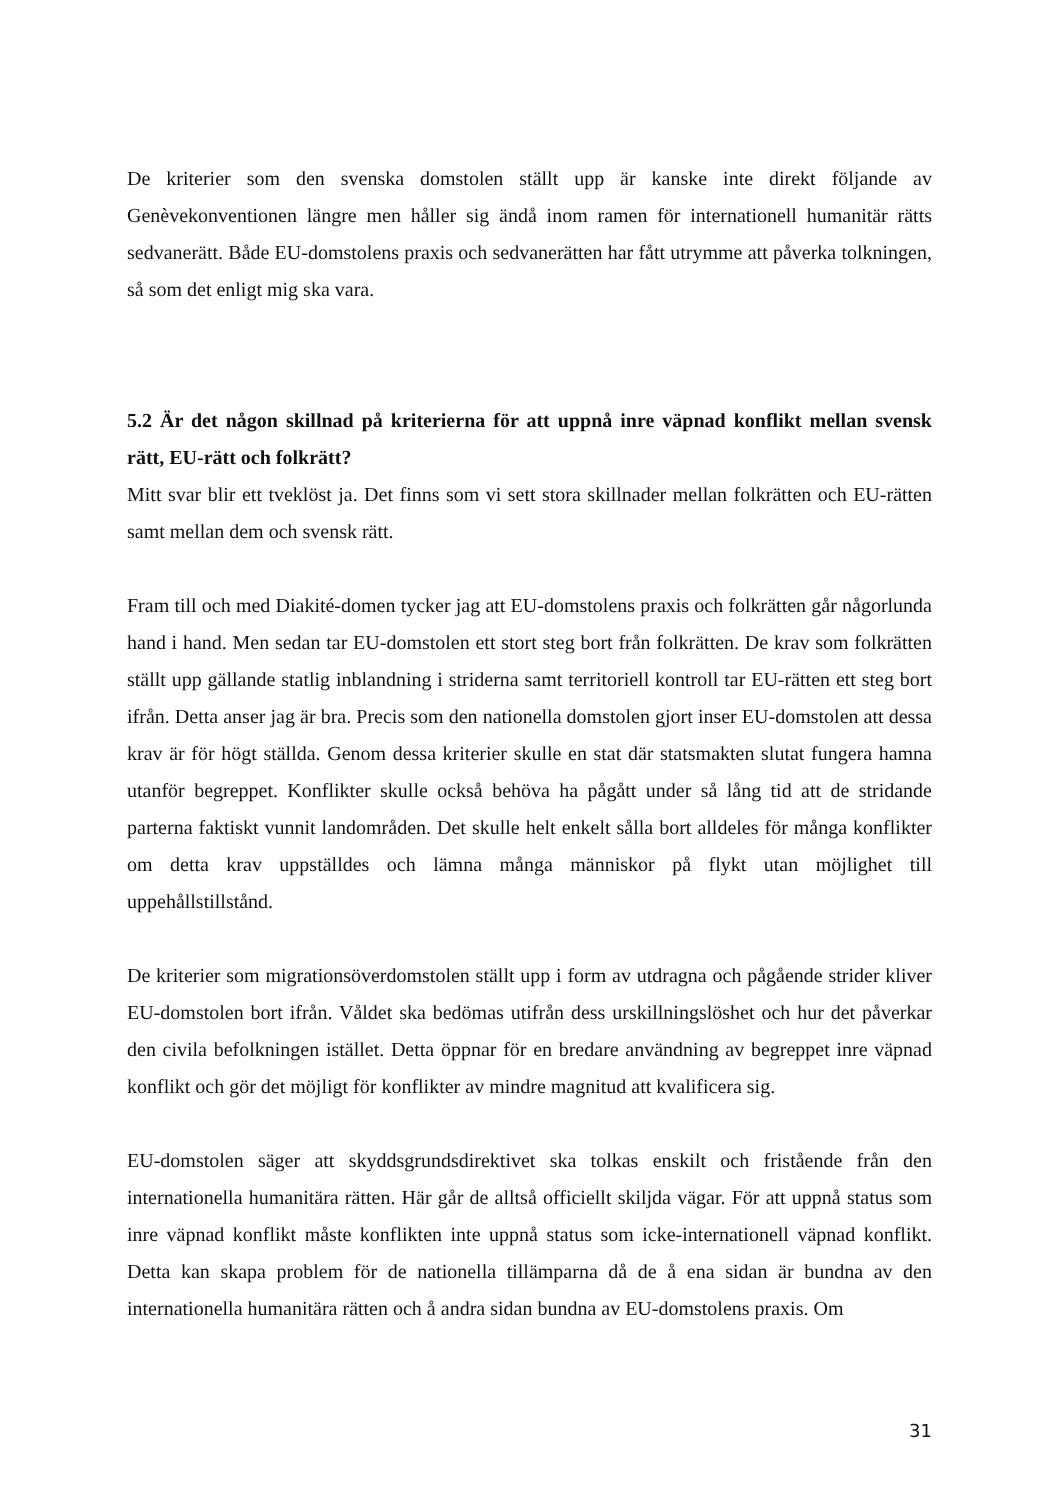De kriterier som den svenska domstolen ställt upp är kanske inte direkt följande av Genèvekonventionen längre men håller sig ändå inom ramen för internationell humanitär rätts sedvanerätt. Både EU-domstolens praxis och sedvanerätten har fått utrymme att påverka tolkningen, så som det enligt mig ska vara.
5.2 Är det någon skillnad på kriterierna för att uppnå inre väpnad konflikt mellan svensk rätt, EU-rätt och folkrätt?
Mitt svar blir ett tveklöst ja. Det finns som vi sett stora skillnader mellan folkrätten och EU-rätten samt mellan dem och svensk rätt.
Fram till och med Diakité-domen tycker jag att EU-domstolens praxis och folkrätten går någorlunda hand i hand. Men sedan tar EU-domstolen ett stort steg bort från folkrätten. De krav som folkrätten ställt upp gällande statlig inblandning i striderna samt territoriell kontroll tar EU-rätten ett steg bort ifrån. Detta anser jag är bra. Precis som den nationella domstolen gjort inser EU-domstolen att dessa krav är för högt ställda. Genom dessa kriterier skulle en stat där statsmakten slutat fungera hamna utanför begreppet. Konflikter skulle också behöva ha pågått under så lång tid att de stridande parterna faktiskt vunnit landområden. Det skulle helt enkelt sålla bort alldeles för många konflikter om detta krav uppställdes och lämna många människor på flykt utan möjlighet till uppehållstillstånd.
De kriterier som migrationsöverdomstolen ställt upp i form av utdragna och pågående strider kliver EU-domstolen bort ifrån. Våldet ska bedömas utifrån dess urskillningslöshet och hur det påverkar den civila befolkningen istället. Detta öppnar för en bredare användning av begreppet inre väpnad konflikt och gör det möjligt för konflikter av mindre magnitud att kvalificera sig.
EU-domstolen säger att skyddsgrundsdirektivet ska tolkas enskilt och fristående från den internationella humanitära rätten. Här går de alltså officiellt skiljda vägar. För att uppnå status som inre väpnad konflikt måste konflikten inte uppnå status som icke-internationell väpnad konflikt. Detta kan skapa problem för de nationella tillämparna då de å ena sidan är bundna av den internationella humanitära rätten och å andra sidan bundna av EU-domstolens praxis. Om
31